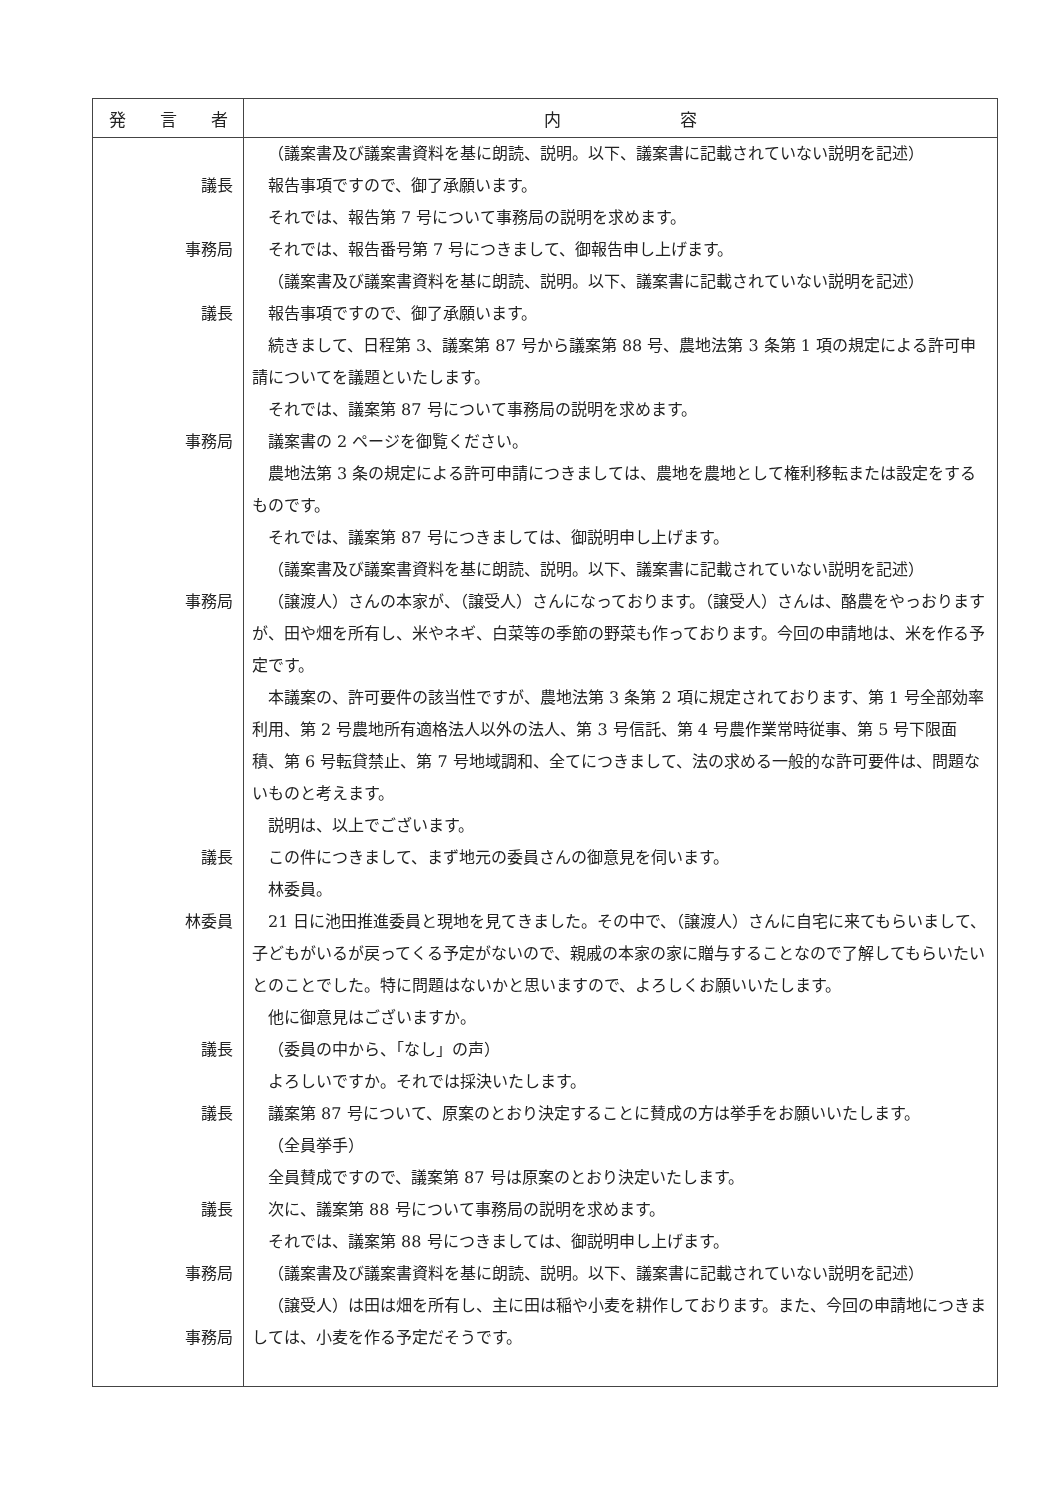| 発 言 者 | 内 容 |
| --- | --- |
| 議長 事務局 議長 事務局 事務局 議長 林委員 議長 議長 議長 事務局 事務局 | （議案書及び議案書資料を基に朗読、説明。以下、議案書に記載されていない説明を記述） 報告事項ですので、御了承願います。 それでは、報告第 7 号について事務局の説明を求めます。 それでは、報告番号第 7 号につきまして、御報告申し上げます。 （議案書及び議案書資料を基に朗読、説明。以下、議案書に記載されていない説明を記述） 報告事項ですので、御了承願います。 続きまして、日程第 3、議案第 87 号から議案第 88 号、農地法第 3 条第 1 項の規定による許可申請についてを議題といたします。 それでは、議案第 87 号について事務局の説明を求めます。 議案書の 2 ページを御覧ください。 農地法第 3 条の規定による許可申請につきましては、農地を農地として権利移転または設定をするものです。 それでは、議案第 87 号につきましては、御説明申し上げます。 （議案書及び議案書資料を基に朗読、説明。以下、議案書に記載されていない説明を記述） （譲渡人）さんの本家が、（譲受人）さんになっております。（譲受人）さんは、酪農をやっおりますが、田や畑を所有し、米やネギ、白菜等の季節の野菜も作っております。今回の申請地は、米を作る予定です。 本議案の、許可要件の該当性ですが、農地法第 3 条第 2 項に規定されております、第 1 号全部効率利用、第 2 号農地所有適格法人以外の法人、第 3 号信託、第 4 号農作業常時従事、第 5 号下限面積、第 6 号転貸禁止、第 7 号地域調和、全てにつきまして、法の求める一般的な許可要件は、問題ないものと考えます。 説明は、以上でございます。 この件につきまして、まず地元の委員さんの御意見を伺います。 林委員。 21 日に池田推進委員と現地を見てきました。その中で、（譲渡人）さんに自宅に来てもらいまして、子どもがいるが戻ってくる予定がないので、親戚の本家の家に贈与することなので了解してもらいたいとのことでした。特に問題はないかと思いますので、よろしくお願いいたします。 他に御意見はございますか。 （委員の中から、「なし」の声） よろしいですか。それでは採決いたします。 議案第 87 号について、原案のとおり決定することに賛成の方は挙手をお願いいたします。 （全員挙手） 全員賛成ですので、議案第 87 号は原案のとおり決定いたします。 次に、議案第 88 号について事務局の説明を求めます。 それでは、議案第 88 号につきましては、御説明申し上げます。 （議案書及び議案書資料を基に朗読、説明。以下、議案書に記載されていない説明を記述） （譲受人）は田は畑を所有し、主に田は稲や小麦を耕作しております。また、今回の申請地につきましては、小麦を作る予定だそうです。 |